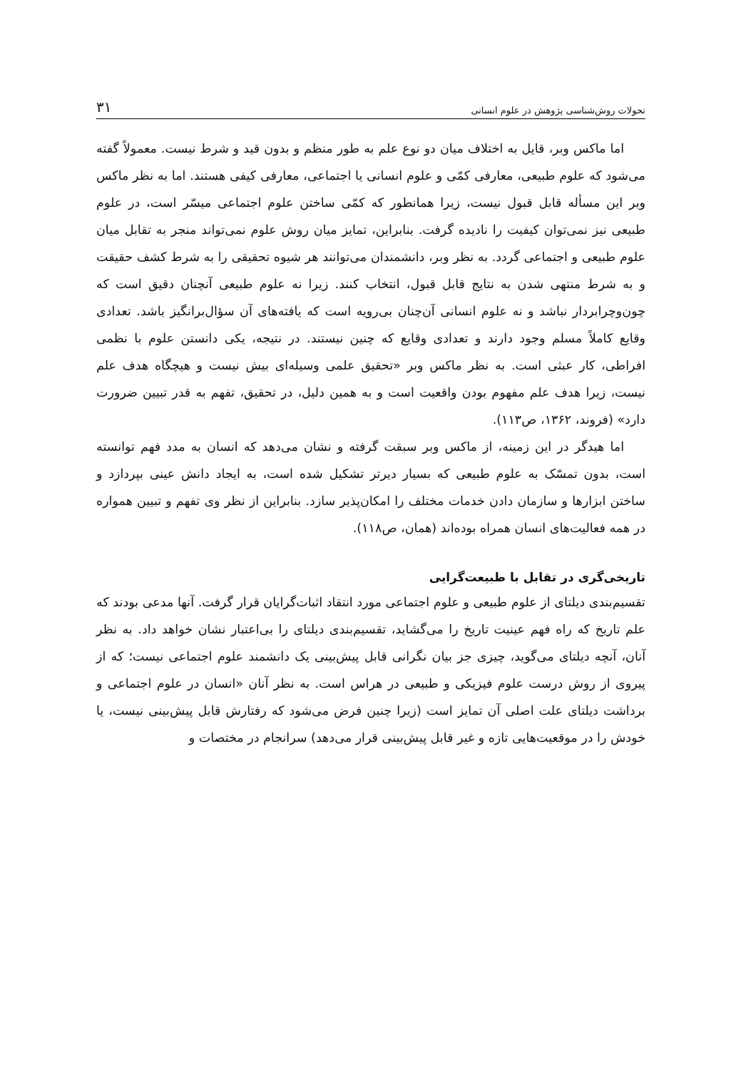تحولات روش‌شناسی پژوهش در علوم انسانی ۳۱
اما ماکس وبر، قایل به اختلاف میان دو نوع علم به طور منظم و بدون قید و شرط نیست. معمولاً گفته می‌شود که علوم طبیعی، معارفی کمّی و علوم انسانی یا اجتماعی، معارفی کیفی هستند. اما به نظر ماکس وبر این مسأله قابل قبول نیست، زیرا همانطور که کمّی ساختن علوم اجتماعی میسّر است، در علوم طبیعی نیز نمی‌توان کیفیت را نادیده گرفت. بنابراین، تمایز میان روش علوم نمی‌تواند منجر به تقابل میان علوم طبیعی و اجتماعی گردد. به نظر وبر، دانشمندان می‌توانند هر شیوه تحقیقی را به شرط کشف حقیقت و به شرط منتهی شدن به نتایج قابل قبول، انتخاب کنند. زیرا نه علوم طبیعی آنچنان دقیق است که چون‌وچرابردار نباشد و نه علوم انسانی آن‌چنان بی‌رویه است که یافته‌های آن سؤال‌برانگیز باشد. تعدادی وقایع کاملاً مسلم وجود دارند و تعدادی وقایع که چنین نیستند. در نتیجه، یکی دانستن علوم با نظمی افراطی، کار عبثی است. به نظر ماکس وبر «تحقیق علمی وسیله‌ای بیش نیست و هیچگاه هدف علم نیست، زیرا هدف علم مفهوم بودن واقعیت است و به همین دلیل، در تحقیق، تفهم به قدر تبیین ضرورت دارد» (فروند، ۱۳۶۲، ص۱۱۳).
اما هیدگر در این زمینه، از ماکس وبر سبقت گرفته و نشان می‌دهد که انسان به مدد فهم توانسته است، بدون تمسّک به علوم طبیعی که بسیار دیرتر تشکیل شده است، به ایجاد دانش عینی بپردازد و ساختن ابزارها و سازمان دادن خدمات مختلف را امکان‌پذیر سازد. بنابراین از نظر وی تفهم و تبیین همواره در همه فعالیت‌های انسان همراه بوده‌اند (همان، ص۱۱۸).
تاریخی‌گری در تقابل با طبیعت‌گرایی
تقسیم‌بندی دیلتای از علوم طبیعی و علوم اجتماعی مورد انتقاد اثبات‌گرایان قرار گرفت. آنها مدعی بودند که علم تاریخ که راه فهم عینیت تاریخ را می‌گشاید، تقسیم‌بندی دیلتای را بی‌اعتبار نشان خواهد داد. به نظر آنان، آنچه دیلتای می‌گوید، چیزی جز بیان نگرانی قابل پیش‌بینی یک دانشمند علوم اجتماعی نیست؛ که از پیروی از روش درست علوم فیزیکی و طبیعی در هراس است. به نظر آنان «انسان در علوم اجتماعی و برداشت دیلتای علت اصلی آن تمایز است (زیرا چنین فرض می‌شود که رفتارش قابل پیش‌بینی نیست، یا خودش را در موقعیت‌هایی تازه و غیر قابل پیش‌بینی قرار می‌دهد) سرانجام در مختصات و